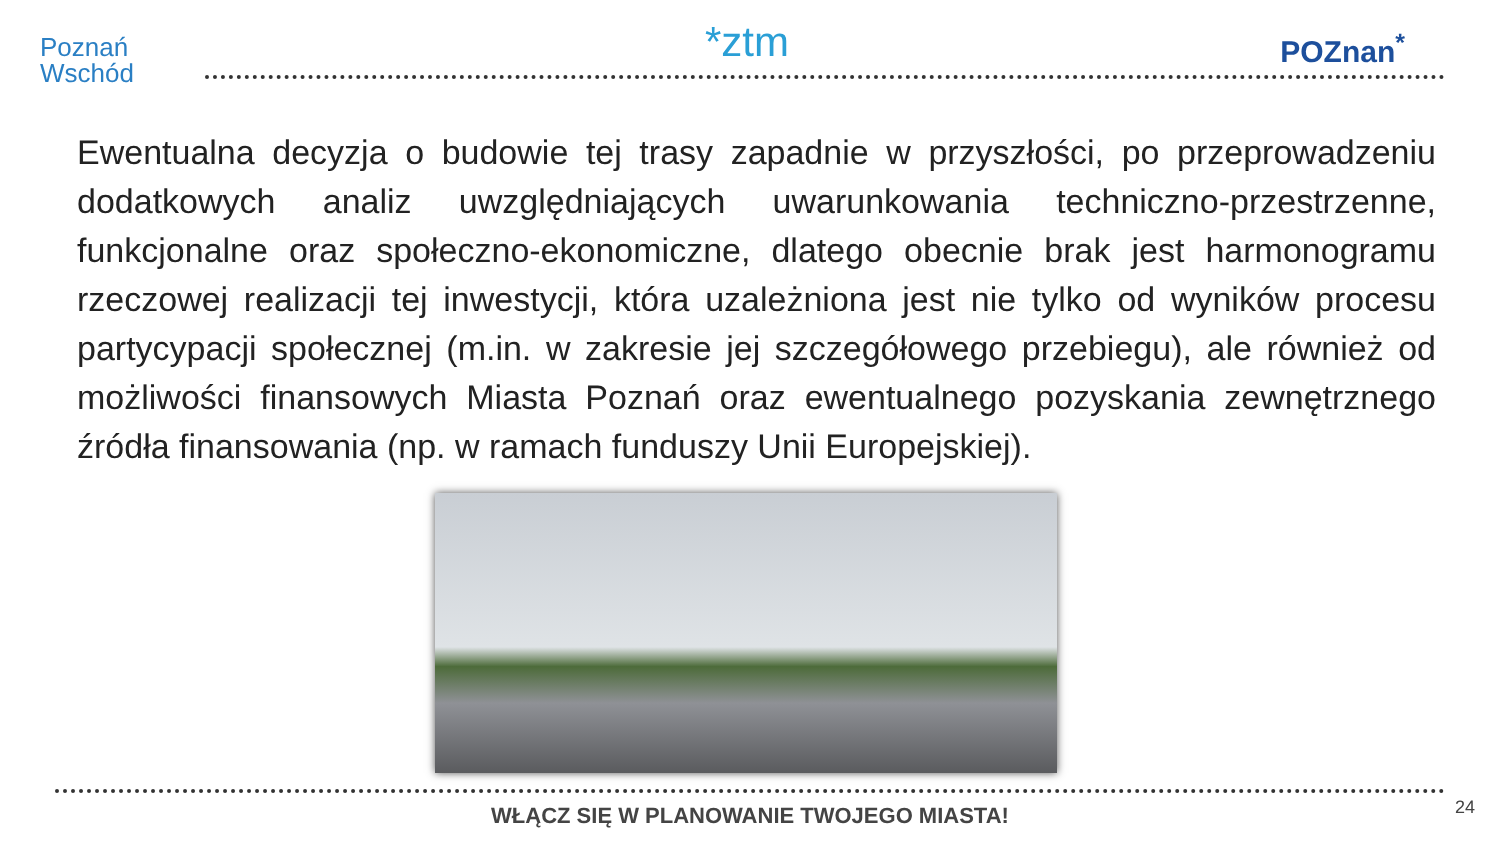Poznań
Wschód
*ztm POZnan<sup>*</sup>
Ewentualna decyzja o budowie tej trasy zapadnie w przyszłości, po przeprowadzeniu dodatkowych analiz uwzględniających uwarunkowania techniczno-przestrzenne, funkcjonalne oraz społeczno-ekonomiczne, dlatego obecnie brak jest harmonogramu rzeczowej realizacji tej inwestycji, która uzależniona jest nie tylko od wyników procesu partycypacji społecznej (m.in. w zakresie jej szczegółowego przebiegu), ale również od możliwości finansowych Miasta Poznań oraz ewentualnego pozyskania zewnętrznego źródła finansowania (np. w ramach funduszy Unii Europejskiej).
WŁĄCZ SIĘ W PLANOWANIE TWOJEGO MIASTA! 24